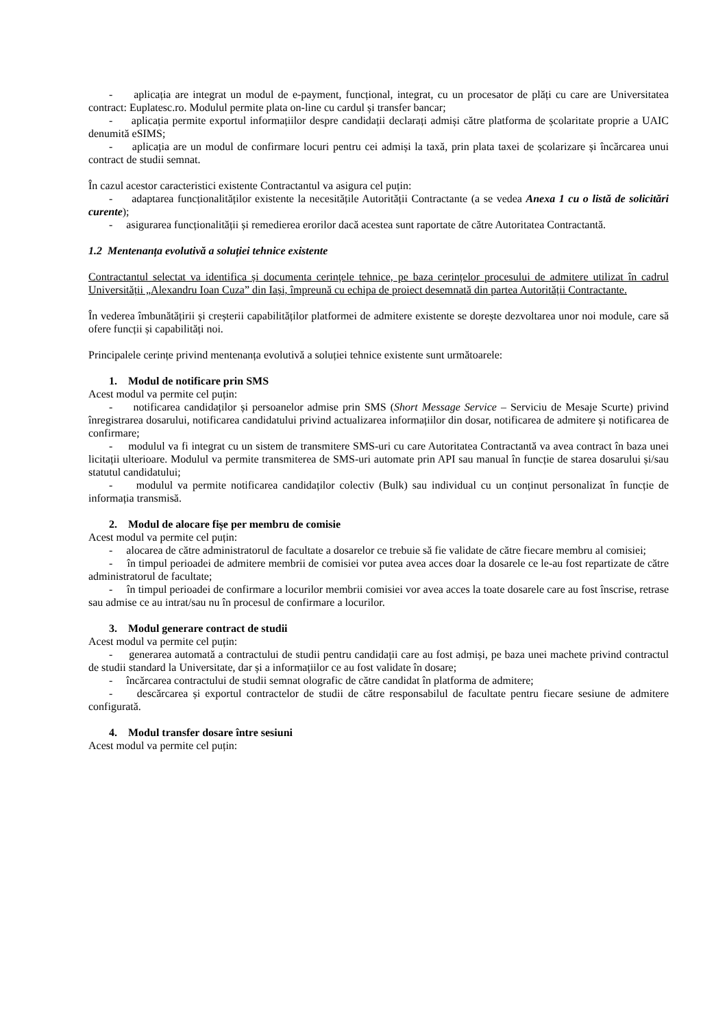- aplicația are integrat un modul de e-payment, funcțional, integrat, cu un procesator de plăți cu care are Universitatea contract: Euplatesc.ro. Modulul permite plata on-line cu cardul și transfer bancar;
- aplicația permite exportul informațiilor despre candidații declarați admiși către platforma de școlaritate proprie a UAIC denumită eSIMS;
- aplicația are un modul de confirmare locuri pentru cei admiși la taxă, prin plata taxei de școlarizare și încărcarea unui contract de studii semnat.
În cazul acestor caracteristici existente Contractantul va asigura cel puțin:
- adaptarea funcționalităților existente la necesitățile Autorității Contractante (a se vedea Anexa 1 cu o listă de solicitări curente);
- asigurarea funcționalității și remedierea erorilor dacă acestea sunt raportate de către Autoritatea Contractantă.
1.2 Mentenanța evolutivă a soluției tehnice existente
Contractantul selectat va identifica și documenta cerințele tehnice, pe baza cerințelor procesului de admitere utilizat în cadrul Universității „Alexandru Ioan Cuza” din Iași, împreună cu echipa de proiect desemnată din partea Autorității Contractante.
În vederea îmbunătățirii și creșterii capabilităților platformei de admitere existente se dorește dezvoltarea unor noi module, care să ofere funcții și capabilități noi.
Principalele cerințe privind mentenanța evolutivă a soluției tehnice existente sunt următoarele:
1. Modul de notificare prin SMS
Acest modul va permite cel puțin:
- notificarea candidaților și persoanelor admise prin SMS (Short Message Service – Serviciu de Mesaje Scurte) privind înregistrarea dosarului, notificarea candidatului privind actualizarea informațiilor din dosar, notificarea de admitere și notificarea de confirmare;
- modulul va fi integrat cu un sistem de transmitere SMS-uri cu care Autoritatea Contractantă va avea contract în baza unei licitații ulterioare. Modulul va permite transmiterea de SMS-uri automate prin API sau manual în funcție de starea dosarului și/sau statutul candidatului;
- modulul va permite notificarea candidaților colectiv (Bulk) sau individual cu un conținut personalizat în funcție de informația transmisă.
2. Modul de alocare fișe per membru de comisie
Acest modul va permite cel puțin:
- alocarea de către administratorul de facultate a dosarelor ce trebuie să fie validate de către fiecare membru al comisiei;
- în timpul perioadei de admitere membrii de comisiei vor putea avea acces doar la dosarele ce le-au fost repartizate de către administratorul de facultate;
- în timpul perioadei de confirmare a locurilor membrii comisiei vor avea acces la toate dosarele care au fost înscrise, retrase sau admise ce au intrat/sau nu în procesul de confirmare a locurilor.
3. Modul generare contract de studii
Acest modul va permite cel puțin:
- generarea automată a contractului de studii pentru candidații care au fost admiși, pe baza unei machete privind contractul de studii standard la Universitate, dar și a informațiilor ce au fost validate în dosare;
- încărcarea contractului de studii semnat olografic de către candidat în platforma de admitere;
- descărcarea și exportul contractelor de studii de către responsabilul de facultate pentru fiecare sesiune de admitere configurată.
4. Modul transfer dosare între sesiuni
Acest modul va permite cel puțin: